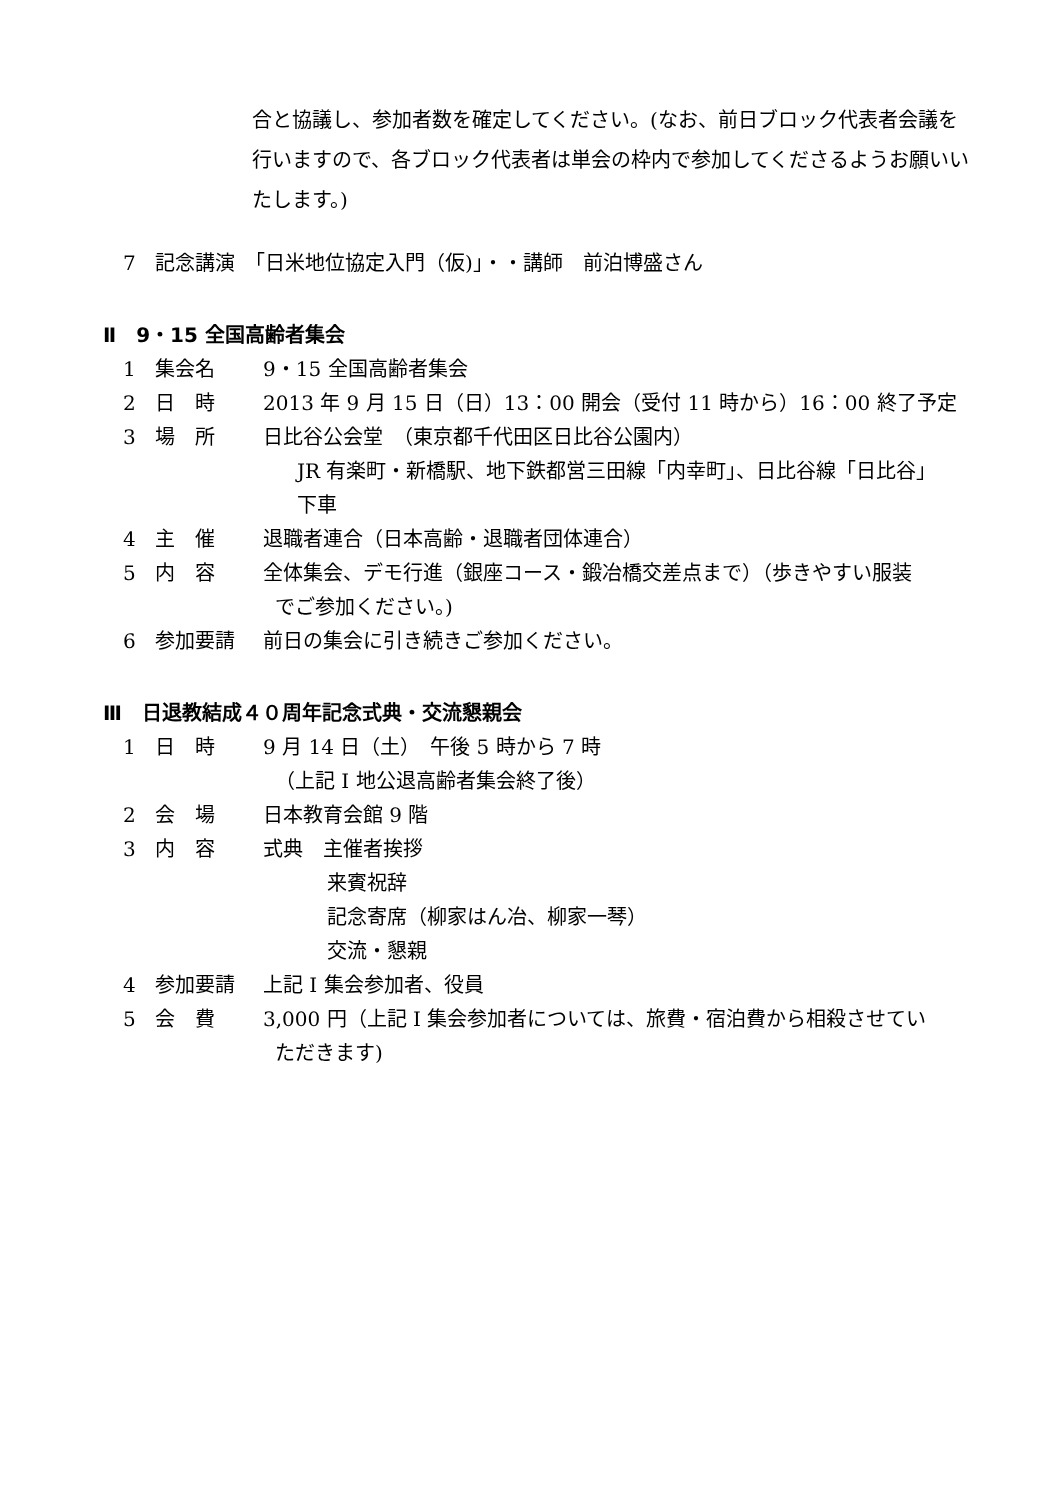合と協議し、参加者数を確定してください。(なお、前日ブロック代表者会議を行いますので、各ブロック代表者は単会の枠内で参加してくださるようお願いいたします。)
7 記念講演　「日米地位協定入門（仮)」・・講師　前泊博盛さん
Ⅱ　9・15 全国高齢者集会
1 集会名 9・15 全国高齢者集会
2 日　時 2013 年 9 月 15 日（日）13：00 開会（受付 11 時から）16：00 終了予定
3 場　所 日比谷公会堂　（東京都千代田区日比谷公園内）
JR 有楽町・新橋駅、地下鉄都営三田線「内幸町」、日比谷線「日比谷」
下車
4 主　催 退職者連合（日本高齢・退職者団体連合）
5 内　容 全体集会、デモ行進（銀座コース・鍛冶橋交差点まで）（歩きやすい服装
でご参加ください。)
6 参加要請 前日の集会に引き続きご参加ください。
Ⅲ　日退教結成４０周年記念式典・交流懇親会
1 日　時 9 月 14 日（土）　午後 5 時から 7 時
（上記 I 地公退高齢者集会終了後）
2 会　場 日本教育会館 9 階
3 内　容 式典　主催者挨拶
来賓祝辞
記念寄席（柳家はん冶、柳家一琴）
交流・懇親
4 参加要請 上記 I 集会参加者、役員
5 会　費 3,000 円（上記 I 集会参加者については、旅費・宿泊費から相殺させてい
ただきます)